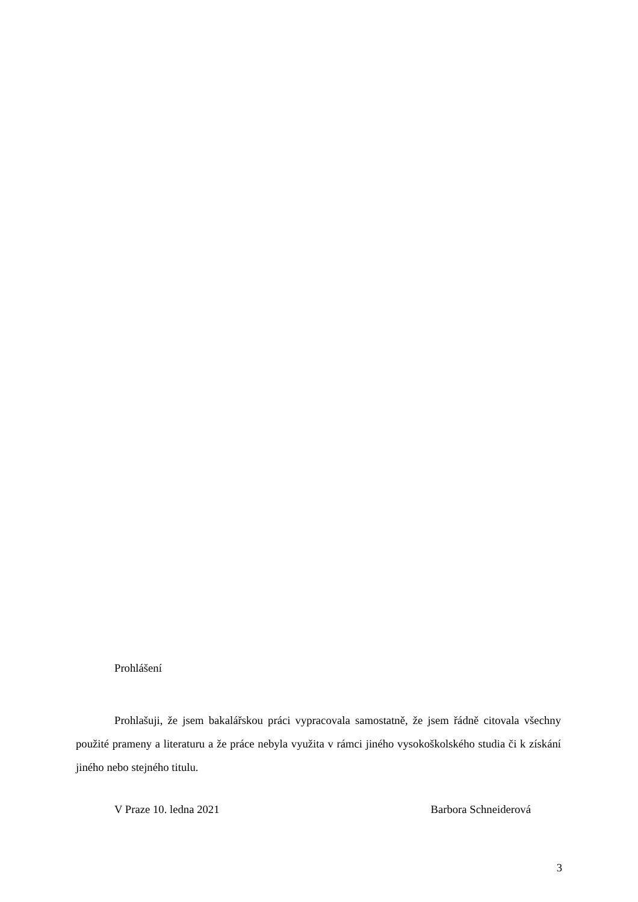Prohlášení
Prohlašuji, že jsem bakalářskou práci vypracovala samostatně, že jsem řádně citovala všechny použité prameny a literaturu a že práce nebyla využita v rámci jiného vysokoškolského studia či k získání jiného nebo stejného titulu.
V Praze 10. ledna 2021 Barbora Schneiderová
3